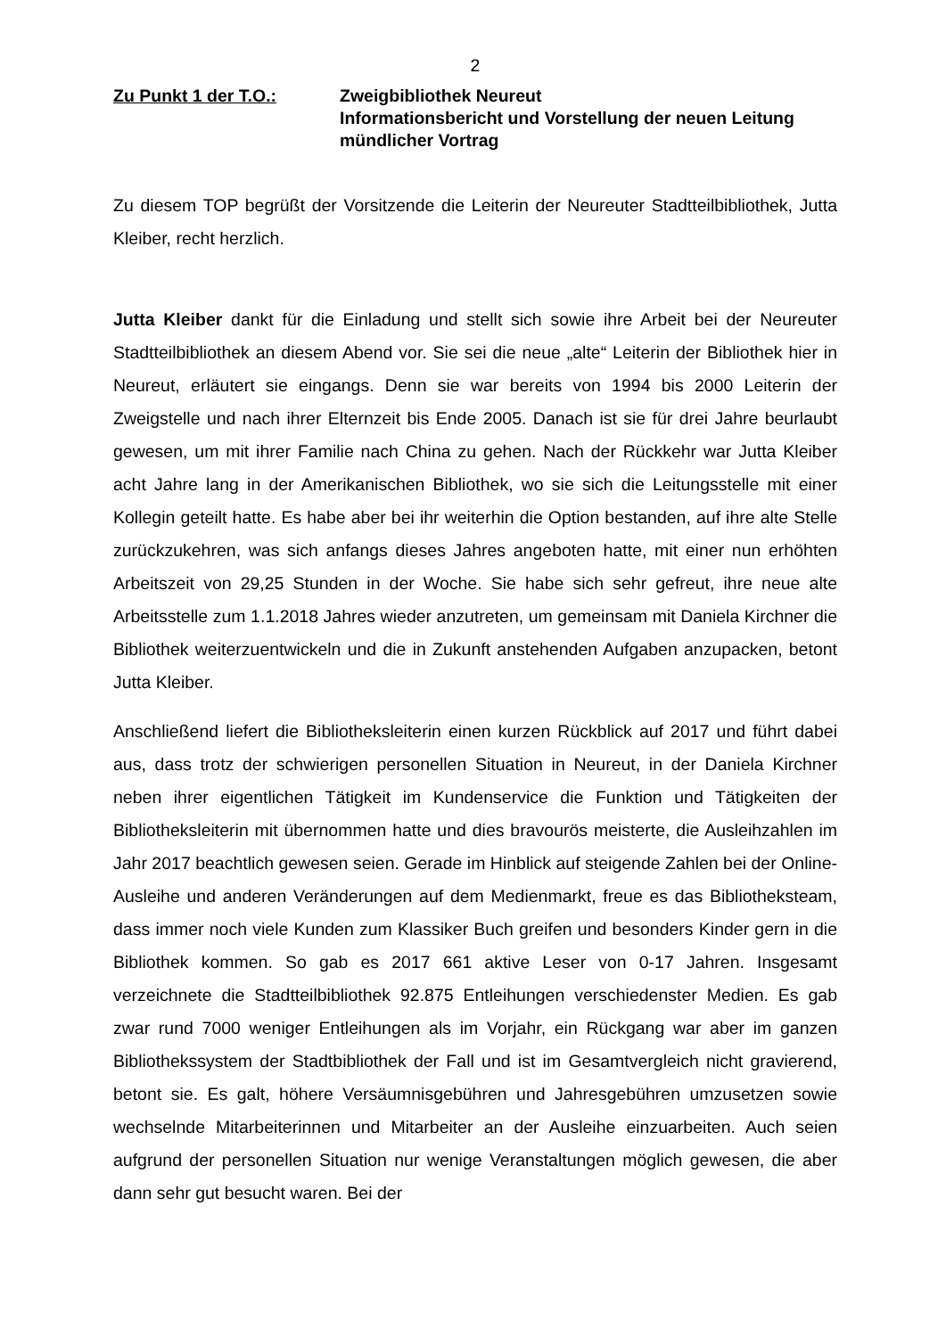2
Zu Punkt 1 der T.O.: Zweigbibliothek Neureut
Informationsbericht und Vorstellung der neuen Leitung
mündlicher Vortrag
Zu diesem TOP begrüßt der Vorsitzende die Leiterin der Neureuter Stadtteilbibliothek, Jutta Kleiber, recht herzlich.
Jutta Kleiber dankt für die Einladung und stellt sich sowie ihre Arbeit bei der Neureuter Stadtteilbibliothek an diesem Abend vor. Sie sei die neue „alte“ Leiterin der Bibliothek hier in Neureut, erläutert sie eingangs. Denn sie war bereits von 1994 bis 2000 Leiterin der Zweigstelle und nach ihrer Elternzeit bis Ende 2005. Danach ist sie für drei Jahre beurlaubt gewesen, um mit ihrer Familie nach China zu gehen. Nach der Rückkehr war Jutta Kleiber acht Jahre lang in der Amerikanischen Bibliothek, wo sie sich die Leitungsstelle mit einer Kollegin geteilt hatte. Es habe aber bei ihr weiterhin die Option bestanden, auf ihre alte Stelle zurückzukehren, was sich anfangs dieses Jahres angeboten hatte, mit einer nun erhöhten Arbeitszeit von 29,25 Stunden in der Woche. Sie habe sich sehr gefreut, ihre neue alte Arbeitsstelle zum 1.1.2018 Jahres wieder anzutreten, um gemeinsam mit Daniela Kirchner die Bibliothek weiterzuentwickeln und die in Zukunft anstehenden Aufgaben anzupacken, betont Jutta Kleiber.
Anschließend liefert die Bibliotheksleiterin einen kurzen Rückblick auf 2017 und führt dabei aus, dass trotz der schwierigen personellen Situation in Neureut, in der Daniela Kirchner neben ihrer eigentlichen Tätigkeit im Kundenservice die Funktion und Tätigkeiten der Bibliotheksleiterin mit übernommen hatte und dies bravourös meisterte, die Ausleihzahlen im Jahr 2017 beachtlich gewesen seien. Gerade im Hinblick auf steigende Zahlen bei der Online- Ausleihe und anderen Veränderungen auf dem Medienmarkt, freue es das Bibliotheksteam, dass immer noch viele Kunden zum Klassiker Buch greifen und besonders Kinder gern in die Bibliothek kommen. So gab es 2017 661 aktive Leser von 0-17 Jahren. Insgesamt verzeichnete die Stadtteilbibliothek 92.875 Entleihungen verschiedenster Medien. Es gab zwar rund 7000 weniger Entleihungen als im Vorjahr, ein Rückgang war aber im ganzen Bibliothekssystem der Stadtbibliothek der Fall und ist im Gesamtvergleich nicht gravierend, betont sie. Es galt, höhere Versäumnisgebühren und Jahresgebühren umzusetzen sowie wechselnde Mitarbeiterinnen und Mitarbeiter an der Ausleihe einzuarbeiten. Auch seien aufgrund der personellen Situation nur wenige Veranstaltungen möglich gewesen, die aber dann sehr gut besucht waren. Bei der